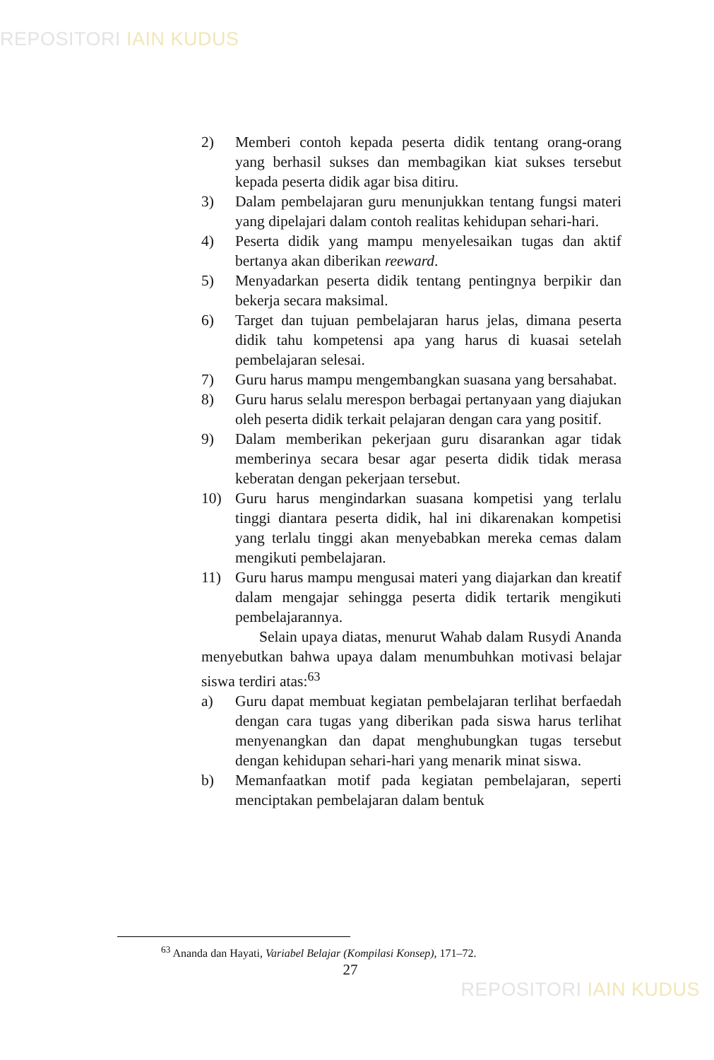REPOSITORI IAIN KUDUS
2) Memberi contoh kepada peserta didik tentang orang-orang yang berhasil sukses dan membagikan kiat sukses tersebut kepada peserta didik agar bisa ditiru.
3) Dalam pembelajaran guru menunjukkan tentang fungsi materi yang dipelajari dalam contoh realitas kehidupan sehari-hari.
4) Peserta didik yang mampu menyelesaikan tugas dan aktif bertanya akan diberikan reeward.
5) Menyadarkan peserta didik tentang pentingnya berpikir dan bekerja secara maksimal.
6) Target dan tujuan pembelajaran harus jelas, dimana peserta didik tahu kompetensi apa yang harus di kuasai setelah pembelajaran selesai.
7) Guru harus mampu mengembangkan suasana yang bersahabat.
8) Guru harus selalu merespon berbagai pertanyaan yang diajukan oleh peserta didik terkait pelajaran dengan cara yang positif.
9) Dalam memberikan pekerjaan guru disarankan agar tidak memberinya secara besar agar peserta didik tidak merasa keberatan dengan pekerjaan tersebut.
10) Guru harus mengindarkan suasana kompetisi yang terlalu tinggi diantara peserta didik, hal ini dikarenakan kompetisi yang terlalu tinggi akan menyebabkan mereka cemas dalam mengikuti pembelajaran.
11) Guru harus mampu mengusai materi yang diajarkan dan kreatif dalam mengajar sehingga peserta didik tertarik mengikuti pembelajarannya.
Selain upaya diatas, menurut Wahab dalam Rusydi Ananda menyebutkan bahwa upaya dalam menumbuhkan motivasi belajar siswa terdiri atas:<sup>63</sup>
a) Guru dapat membuat kegiatan pembelajaran terlihat berfaedah dengan cara tugas yang diberikan pada siswa harus terlihat menyenangkan dan dapat menghubungkan tugas tersebut dengan kehidupan sehari-hari yang menarik minat siswa.
b) Memanfaatkan motif pada kegiatan pembelajaran, seperti menciptakan pembelajaran dalam bentuk
<sup>63</sup> Ananda dan Hayati, Variabel Belajar (Kompilasi Konsep), 171–72.
27
REPOSITORI IAIN KUDUS